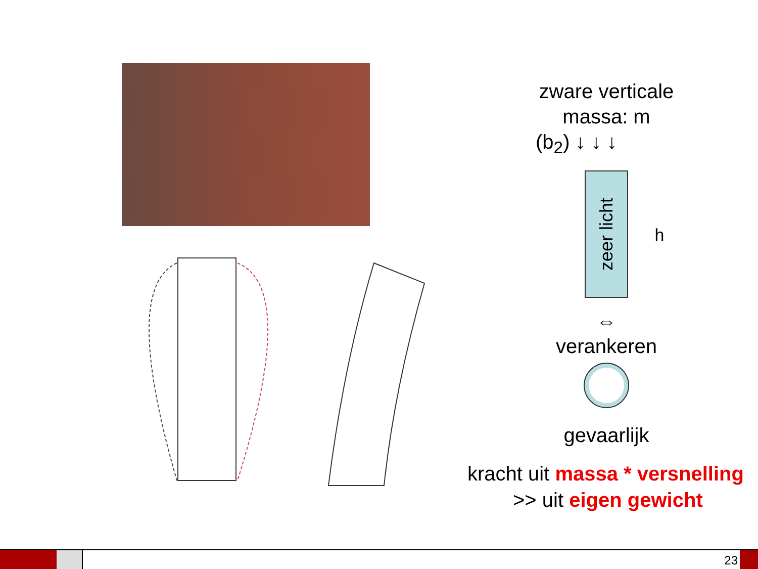zware verticale
massa: m
(b<sub>2</sub>) ↓ ↓ ↓
zeer licht
h
⇔
verankeren
gevaarlijk
kracht uit massa * versnelling
>> uit eigen gewicht
23